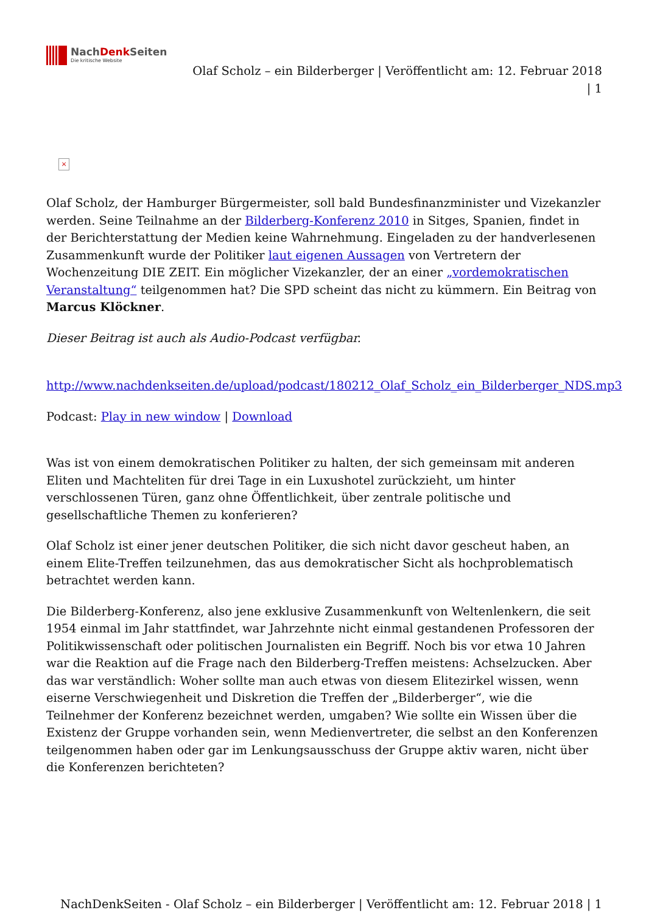NachDenk Seiten
Die kritische Website
Olaf Scholz – ein Bilderberger | Veröffentlicht am: 12. Februar 2018 | 1
×
Olaf Scholz, der Hamburger Bürgermeister, soll bald Bundesfinanzminister und Vizekanzler werden. Seine Teilnahme an der Bilderberg-Konferenz 2010 in Sitges, Spanien, findet in der Berichterstattung der Medien keine Wahrnehmung. Eingeladen zu der handverlesenen Zusammenkunft wurde der Politiker laut eigenen Aussagen von Vertretern der Wochenzeitung DIE ZEIT. Ein möglicher Vizekanzler, der an einer „vordemokratischen Veranstaltung“ teilgenommen hat? Die SPD scheint das nicht zu kümmern. Ein Beitrag von Marcus Klöckner.
Dieser Beitrag ist auch als Audio-Podcast verfügbar.
http://www.nachdenkseiten.de/upload/podcast/180212_Olaf_Scholz_ein_Bilderberger_NDS.mp3
Podcast: Play in new window | Download
Was ist von einem demokratischen Politiker zu halten, der sich gemeinsam mit anderen Eliten und Machteliten für drei Tage in ein Luxushotel zurückzieht, um hinter verschlossenen Türen, ganz ohne Öffentlichkeit, über zentrale politische und gesellschaftliche Themen zu konferieren?
Olaf Scholz ist einer jener deutschen Politiker, die sich nicht davor gescheut haben, an einem Elite-Treffen teilzunehmen, das aus demokratischer Sicht als hochproblematisch betrachtet werden kann.
Die Bilderberg-Konferenz, also jene exklusive Zusammenkunft von Weltenlenkern, die seit 1954 einmal im Jahr stattfindet, war Jahrzehnte nicht einmal gestandenen Professoren der Politikwissenschaft oder politischen Journalisten ein Begriff. Noch bis vor etwa 10 Jahren war die Reaktion auf die Frage nach den Bilderberg-Treffen meistens: Achselzucken. Aber das war verständlich: Woher sollte man auch etwas von diesem Elitezirkel wissen, wenn eiserne Verschwiegenheit und Diskretion die Treffen der „Bilderberger“, wie die Teilnehmer der Konferenz bezeichnet werden, umgaben? Wie sollte ein Wissen über die Existenz der Gruppe vorhanden sein, wenn Medienvertreter, die selbst an den Konferenzen teilgenommen haben oder gar im Lenkungsausschuss der Gruppe aktiv waren, nicht über die Konferenzen berichteten?
NachDenkSeiten - Olaf Scholz – ein Bilderberger | Veröffentlicht am: 12. Februar 2018 | 1